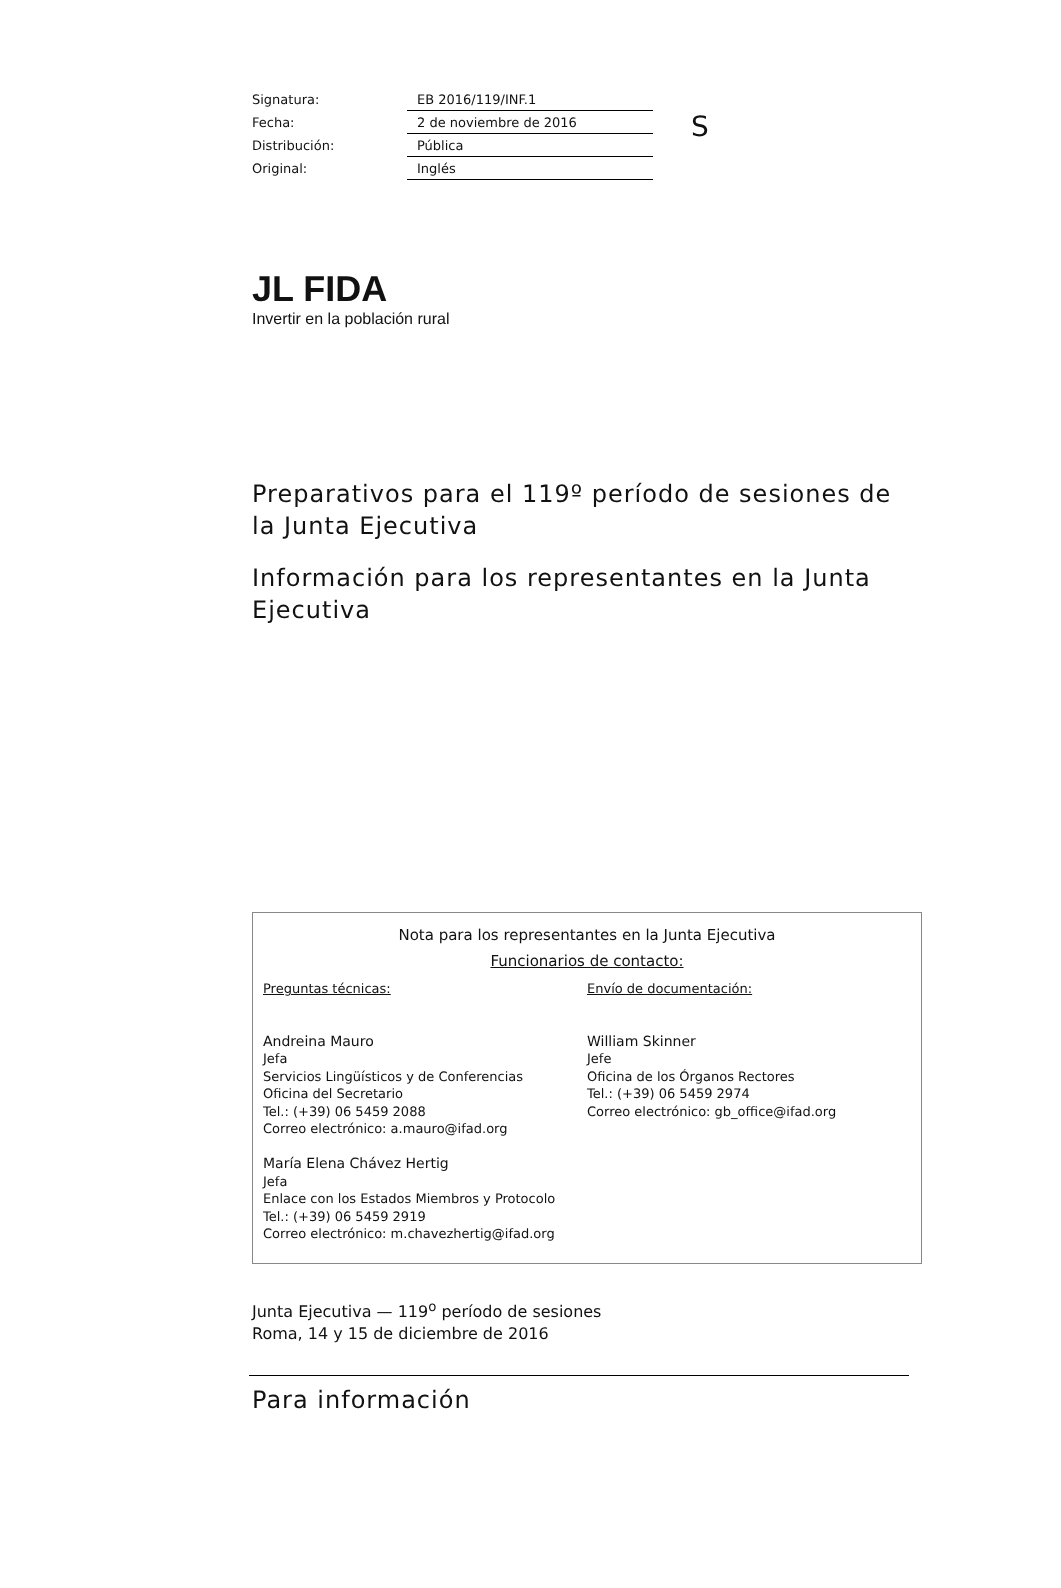| Signatura: | EB 2016/119/INF.1 |
| Fecha: | 2 de noviembre de 2016 |
| Distribución: | Pública |
| Original: | Inglés |
S
JL FIDA
Invertir en la población rural
Preparativos para el 119º período de sesiones de la Junta Ejecutiva
Información para los representantes en la Junta Ejecutiva
Nota para los representantes en la Junta Ejecutiva
Funcionarios de contacto:
Preguntas técnicas:
Andreina Mauro
Jefa
Servicios Lingüísticos y de Conferencias
Oficina del Secretario
Tel.: (+39) 06 5459 2088
Correo electrónico: a.mauro@ifad.org
María Elena Chávez Hertig
Jefa
Enlace con los Estados Miembros y Protocolo
Tel.: (+39) 06 5459 2919
Correo electrónico: m.chavezhertig@ifad.org
Envío de documentación:
William Skinner
Jefe
Oficina de los Órganos Rectores
Tel.: (+39) 06 5459 2974
Correo electrónico: gb_office@ifad.org
Junta Ejecutiva — 119<sup>o</sup> período de sesiones
Roma, 14 y 15 de diciembre de 2016
Para información